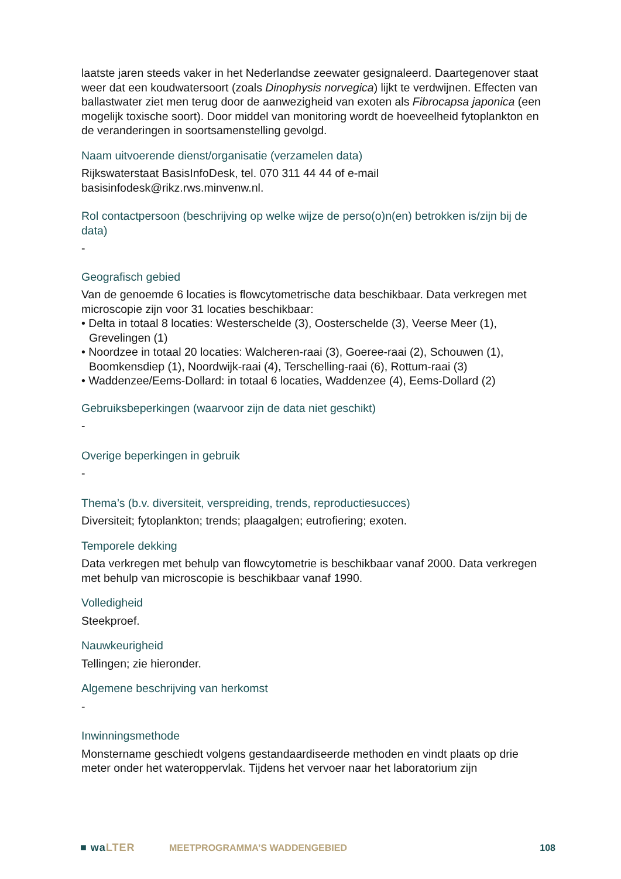laatste jaren steeds vaker in het Nederlandse zeewater gesignaleerd. Daartegenover staat weer dat een koudwatersoort (zoals Dinophysis norvegica) lijkt te verdwijnen. Effecten van ballastwater ziet men terug door de aanwezigheid van exoten als Fibrocapsa japonica (een mogelijk toxische soort). Door middel van monitoring wordt de hoeveelheid fytoplankton en de veranderingen in soortsamenstelling gevolgd.
Naam uitvoerende dienst/organisatie (verzamelen data)
Rijkswaterstaat BasisInfoDesk, tel. 070 311 44 44 of e-mail basisinfodesk@rikz.rws.minvenw.nl.
Rol contactpersoon (beschrijving op welke wijze de perso(o)n(en) betrokken is/zijn bij de data)
-
Geografisch gebied
Van de genoemde 6 locaties is flowcytometrische data beschikbaar. Data verkregen met microscopie zijn voor 31 locaties beschikbaar:
• Delta in totaal 8 locaties: Westerschelde (3), Oosterschelde (3), Veerse Meer (1), Grevelingen (1)
• Noordzee in totaal 20 locaties: Walcheren-raai (3), Goeree-raai (2), Schouwen (1), Boomkensdiep (1), Noordwijk-raai (4), Terschelling-raai (6), Rottum-raai (3)
• Waddenzee/Eems-Dollard: in totaal 6 locaties, Waddenzee (4), Eems-Dollard (2)
Gebruiksbeperkingen (waarvoor zijn de data niet geschikt)
-
Overige beperkingen in gebruik
-
Thema’s (b.v. diversiteit, verspreiding, trends, reproductiesucces)
Diversiteit; fytoplankton; trends; plaagalgen; eutrofiering; exoten.
Temporele dekking
Data verkregen met behulp van flowcytometrie is beschikbaar vanaf 2000. Data verkregen met behulp van microscopie is beschikbaar vanaf 1990.
Volledigheid
Steekproef.
Nauwkeurigheid
Tellingen; zie hieronder.
Algemene beschrijving van herkomst
-
Inwinningsmethode
Monstername geschiedt volgens gestandaardiseerde methoden en vindt plaats op drie meter onder het wateroppervlak. Tijdens het vervoer naar het laboratorium zijn
■ waLTER MEETPROGRAMMA’S WADDENGEBIED 108